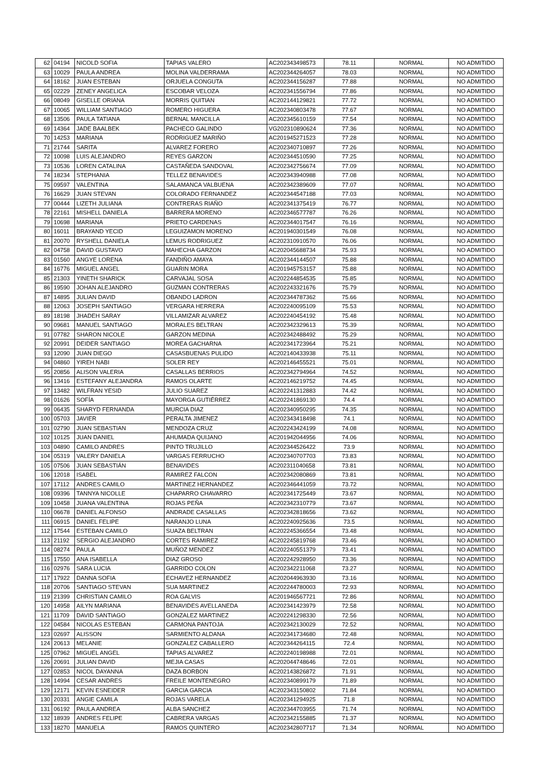| 62 | 04194 | NICOLD SOFIA | TAPIAS VALERO | AC202343498573 | 78.11 | NORMAL | NO ADMITIDO |
| 63 | 10029 | PAULA ANDREA | MOLINA VALDERRAMA | AC202344264057 | 78.03 | NORMAL | NO ADMITIDO |
| 64 | 18162 | JUAN ESTEBAN | ORJUELA CONGUTA | AC202344156287 | 77.88 | NORMAL | NO ADMITIDO |
| 65 | 02229 | ZENEY ANGELICA | ESCOBAR VELOZA | AC202341556794 | 77.86 | NORMAL | NO ADMITIDO |
| 66 | 08049 | GISELLE ORIANA | MORRIS QUITIAN | AC202144129821 | 77.72 | NORMAL | NO ADMITIDO |
| 67 | 10065 | WILLIAM SANTIAGO | ROMERO HIGUERA | AC202340803478 | 77.67 | NORMAL | NO ADMITIDO |
| 68 | 13506 | PAULA TATIANA | BERNAL MANCILLA | AC202345610159 | 77.54 | NORMAL | NO ADMITIDO |
| 69 | 14364 | JADE BAALBEK | PACHECO GALINDO | VG202310890624 | 77.36 | NORMAL | NO ADMITIDO |
| 70 | 14253 | MARIANA | RODRIGUEZ MARIÑO | AC201945271523 | 77.28 | NORMAL | NO ADMITIDO |
| 71 | 21744 | SARITA | ALVAREZ FORERO | AC202340710897 | 77.26 | NORMAL | NO ADMITIDO |
| 72 | 10098 | LUIS ALEJANDRO | REYES GARZON | AC202344510590 | 77.25 | NORMAL | NO ADMITIDO |
| 73 | 10536 | LOREN CATALINA | CASTAÑEDA SANDOVAL | AC202342756674 | 77.09 | NORMAL | NO ADMITIDO |
| 74 | 18234 | STEPHANIA | TELLEZ BENAVIDES | AC202343940988 | 77.08 | NORMAL | NO ADMITIDO |
| 75 | 09597 | VALENTINA | SALAMANCA VALBUENA | AC202342389609 | 77.07 | NORMAL | NO ADMITIDO |
| 76 | 16629 | JUAN STEVAN | COLORADO FERNANDEZ | AC202344547188 | 77.03 | NORMAL | NO ADMITIDO |
| 77 | 00444 | LIZETH JULIANA | CONTRERAS RIAÑO | AC202341375419 | 76.77 | NORMAL | NO ADMITIDO |
| 78 | 22161 | MISHELL DANIELA | BARRERA MORENO | AC202346577787 | 76.26 | NORMAL | NO ADMITIDO |
| 79 | 10698 | MARIANA | PRIETO CARDENAS | AC202344017547 | 76.16 | NORMAL | NO ADMITIDO |
| 80 | 16011 | BRAYAND YECID | LEGUIZAMON MORENO | AC201940301549 | 76.08 | NORMAL | NO ADMITIDO |
| 81 | 20070 | RYSHELL DANIELA | LEMUS RODRIGUEZ | AC202310910570 | 76.06 | NORMAL | NO ADMITIDO |
| 82 | 04758 | DAVID GUSTAVO | MAHECHA GARZON | AC202045688734 | 75.93 | NORMAL | NO ADMITIDO |
| 83 | 01560 | ANGYE LORENA | FANDIÑO AMAYA | AC202344144507 | 75.88 | NORMAL | NO ADMITIDO |
| 84 | 16776 | MIGUEL ANGEL | GUARIN MORA | AC201945753157 | 75.88 | NORMAL | NO ADMITIDO |
| 85 | 21303 | YINETH SHARICK | CARVAJAL SOSA | AC202244854535 | 75.85 | NORMAL | NO ADMITIDO |
| 86 | 19590 | JOHAN ALEJANDRO | GUZMAN CONTRERAS | AC202243321676 | 75.79 | NORMAL | NO ADMITIDO |
| 87 | 14895 | JULIAN DAVID | OBANDO LADRON | AC202344787362 | 75.66 | NORMAL | NO ADMITIDO |
| 88 | 12063 | JOSEPH SANTIAGO | VERGARA HERRERA | AC202240095109 | 75.53 | NORMAL | NO ADMITIDO |
| 89 | 18198 | JHADEH SARAY | VILLAMIZAR ALVAREZ | AC202240454192 | 75.48 | NORMAL | NO ADMITIDO |
| 90 | 09681 | MANUEL SANTIAGO | MORALES BELTRAN | AC202342329613 | 75.39 | NORMAL | NO ADMITIDO |
| 91 | 07782 | SHARON NICOLE | GARZON MEDINA | AC202342488492 | 75.29 | NORMAL | NO ADMITIDO |
| 92 | 20991 | DEIDER SANTIAGO | MOREA GACHARNA | AC202341723964 | 75.21 | NORMAL | NO ADMITIDO |
| 93 | 12090 | JUAN DIEGO | CASASBUENAS PULIDO | AC202140433938 | 75.11 | NORMAL | NO ADMITIDO |
| 94 | 04860 | YIREH NABI | SOLER REY | AC202146455521 | 75.01 | NORMAL | NO ADMITIDO |
| 95 | 20856 | ALISON VALERIA | CASALLAS BERRIOS | AC202342794964 | 74.52 | NORMAL | NO ADMITIDO |
| 96 | 13416 | ESTEFANY ALEJANDRA | RAMOS OLARTE | AC202146219752 | 74.45 | NORMAL | NO ADMITIDO |
| 97 | 13482 | WILFRAN YESID | JULIO SUAREZ | AC202241312883 | 74.42 | NORMAL | NO ADMITIDO |
| 98 | 01626 | SOFÍA | MAYORGA GUTIÉRREZ | AC202241869130 | 74.4 | NORMAL | NO ADMITIDO |
| 99 | 06435 | SHARYD FERNANDA | MURCIA DIAZ | AC202340950295 | 74.35 | NORMAL | NO ADMITIDO |
| 100 | 05703 | JAVIER | PERALTA JIMENEZ | AC202343418498 | 74.1 | NORMAL | NO ADMITIDO |
| 101 | 02790 | JUAN SEBASTIAN | MENDOZA CRUZ | AC202243424199 | 74.08 | NORMAL | NO ADMITIDO |
| 102 | 10125 | JUAN DANIEL | AHUMADA QUIJANO | AC201942044956 | 74.06 | NORMAL | NO ADMITIDO |
| 103 | 04890 | CAMILO ANDRES | PINTO TRUJILLO | AC202344526422 | 73.9 | NORMAL | NO ADMITIDO |
| 104 | 05319 | VALERY DANIELA | VARGAS FERRUCHO | AC202340707703 | 73.83 | NORMAL | NO ADMITIDO |
| 105 | 07506 | JUAN SEBASTIÁN | BENAVIDES | AC202311040658 | 73.81 | NORMAL | NO ADMITIDO |
| 106 | 12018 | ISABEL | RAMIREZ FALCON | AC202342080869 | 73.81 | NORMAL | NO ADMITIDO |
| 107 | 17112 | ANDRES CAMILO | MARTINEZ HERNANDEZ | AC202346441059 | 73.72 | NORMAL | NO ADMITIDO |
| 108 | 09396 | TANNYA NICOLLE | CHAPARRO CHAVARRO | AC202341725449 | 73.67 | NORMAL | NO ADMITIDO |
| 109 | 10458 | JUANA VALENTINA | ROJAS PEÑA | AC202342310779 | 73.67 | NORMAL | NO ADMITIDO |
| 110 | 06678 | DANIEL ALFONSO | ANDRADE CASALLAS | AC202342818656 | 73.62 | NORMAL | NO ADMITIDO |
| 111 | 06915 | DANIEL FELIPE | NARANJO LUNA | AC202240925636 | 73.5 | NORMAL | NO ADMITIDO |
| 112 | 17544 | ESTEBAN CAMILO | SUAZA BELTRAN | AC202245366554 | 73.48 | NORMAL | NO ADMITIDO |
| 113 | 21192 | SERGIO ALEJANDRO | CORTES RAMIREZ | AC202245819768 | 73.46 | NORMAL | NO ADMITIDO |
| 114 | 08274 | PAULA | MUÑOZ MENDEZ | AC202240551379 | 73.41 | NORMAL | NO ADMITIDO |
| 115 | 17550 | ANA ISABELLA | DIAZ GROSO | AC202242928950 | 73.36 | NORMAL | NO ADMITIDO |
| 116 | 02976 | SARA LUCIA | GARRIDO COLON | AC202342211068 | 73.27 | NORMAL | NO ADMITIDO |
| 117 | 17922 | DANNA SOFIA | ECHAVEZ HERNANDEZ | AC202044963930 | 73.16 | NORMAL | NO ADMITIDO |
| 118 | 20706 | SANTIAGO STEVAN | SUA MARTINEZ | AC202244780003 | 72.93 | NORMAL | NO ADMITIDO |
| 119 | 21399 | CHRISTIAN CAMILO | ROA GALVIS | AC201946567721 | 72.86 | NORMAL | NO ADMITIDO |
| 120 | 14958 | AILYN MARIANA | BENAVIDES AVELLANEDA | AC202341423979 | 72.58 | NORMAL | NO ADMITIDO |
| 121 | 11709 | DAVID SANTIAGO | GONZALEZ MARTINEZ | AC202241298330 | 72.56 | NORMAL | NO ADMITIDO |
| 122 | 04584 | NICOLAS ESTEBAN | CARMONA PANTOJA | AC202342130029 | 72.52 | NORMAL | NO ADMITIDO |
| 123 | 02697 | ALISSON | SARMIENTO ALDANA | AC202341734680 | 72.48 | NORMAL | NO ADMITIDO |
| 124 | 20613 | MELANIE | GONZALEZ CABALLERO | AC202344264115 | 72.4 | NORMAL | NO ADMITIDO |
| 125 | 07962 | MIGUEL ANGEL | TAPIAS ALVAREZ | AC202240198988 | 72.01 | NORMAL | NO ADMITIDO |
| 126 | 20691 | JULIAN DAVID | MEJIA CASAS | AC202044748646 | 72.01 | NORMAL | NO ADMITIDO |
| 127 | 02853 | NICOL DAYANNA | DAZA BORBON | AC202143826872 | 71.91 | NORMAL | NO ADMITIDO |
| 128 | 14994 | CESAR ANDRES | FREILE MONTENEGRO | AC202340899179 | 71.89 | NORMAL | NO ADMITIDO |
| 129 | 12171 | KEVIN ESNEIDER | GARCIA GARCIA | AC202343150802 | 71.84 | NORMAL | NO ADMITIDO |
| 130 | 20331 | ANGIE CAMILA | ROJAS VARELA | AC202341294925 | 71.8 | NORMAL | NO ADMITIDO |
| 131 | 06192 | PAULA ANDREA | ALBA SANCHEZ | AC202344703955 | 71.74 | NORMAL | NO ADMITIDO |
| 132 | 18939 | ANDRES FELIPE | CABRERA VARGAS | AC202342155885 | 71.37 | NORMAL | NO ADMITIDO |
| 133 | 18270 | MANUELA | RAMOS QUINTERO | AC202342807717 | 71.34 | NORMAL | NO ADMITIDO |